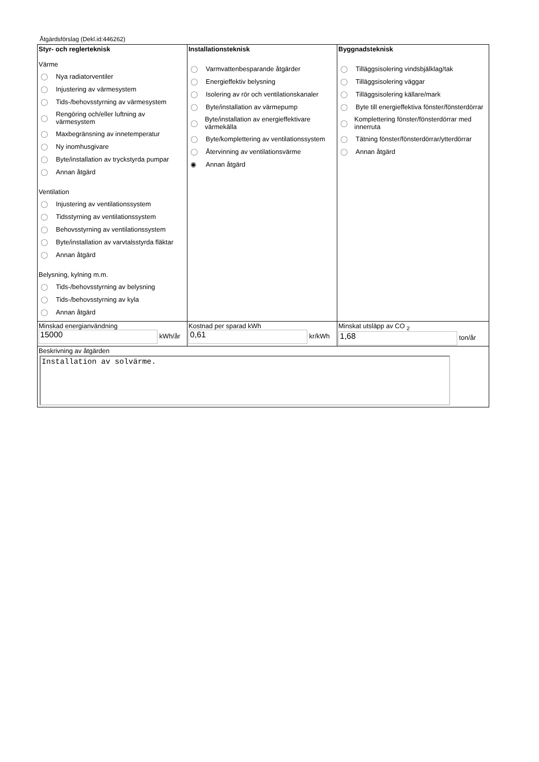Åtgärdsförslag (Dekl.id:446262)
| Styr- och reglerteknisk Värme ◯ Nya radiatorventiler ◯ Injustering av värmesystem ◯ Tids-/behovsstyrning av värmesystem ◯ Rengöring och/eller luftning av värmesystem ◯ Maxbegränsning av innetemperatur ◯ Ny inomhusgivare ◯ Byte/installation av tryckstyrda pumpar ◯ Annan åtgärd Ventilation ◯ Injustering av ventilationssystem ◯ Tidsstyrning av ventilationssystem ◯ Behovsstyrning av ventilationssystem ◯ Byte/installation av varvtalsstyrda fläktar ◯ Annan åtgärd Belysning, kylning m.m. ◯ Tids-/behovsstyrning av belysning ◯ Tids-/behovsstyrning av kyla ◯ Annan åtgärd | Installationsteknisk ◯ Varmvattenbesparande åtgärder ◯ Energieffektiv belysning ◯ Isolering av rör och ventilationskanaler ◯ Byte/installation av värmepump ◯ Byte/installation av energieffektivare värmekälla ◯ Byte/komplettering av ventilationssystem ◯ Återvinning av ventilationsvärme ◉ Annan åtgärd | Byggnadsteknisk ◯ Tilläggsisolering vindsbjälklag/tak ◯ Tilläggsisolering väggar ◯ Tilläggsisolering källare/mark ◯ Byte till energieffektiva fönster/fönsterdörrar ◯ Komplettering fönster/fönsterdörrar med innerruta ◯ Tätning fönster/fönsterdörrar/ytterdörrar ◯ Annan åtgärd |
| Minskad energianvändning 15000 kWh/år | Kostnad per sparad kWh 0,61 kr/kWh | Minskat utsläpp av CO <sub>2</sub> 1,68 ton/år |
| Beskrivning av åtgärden Installation av solvärme. | | |